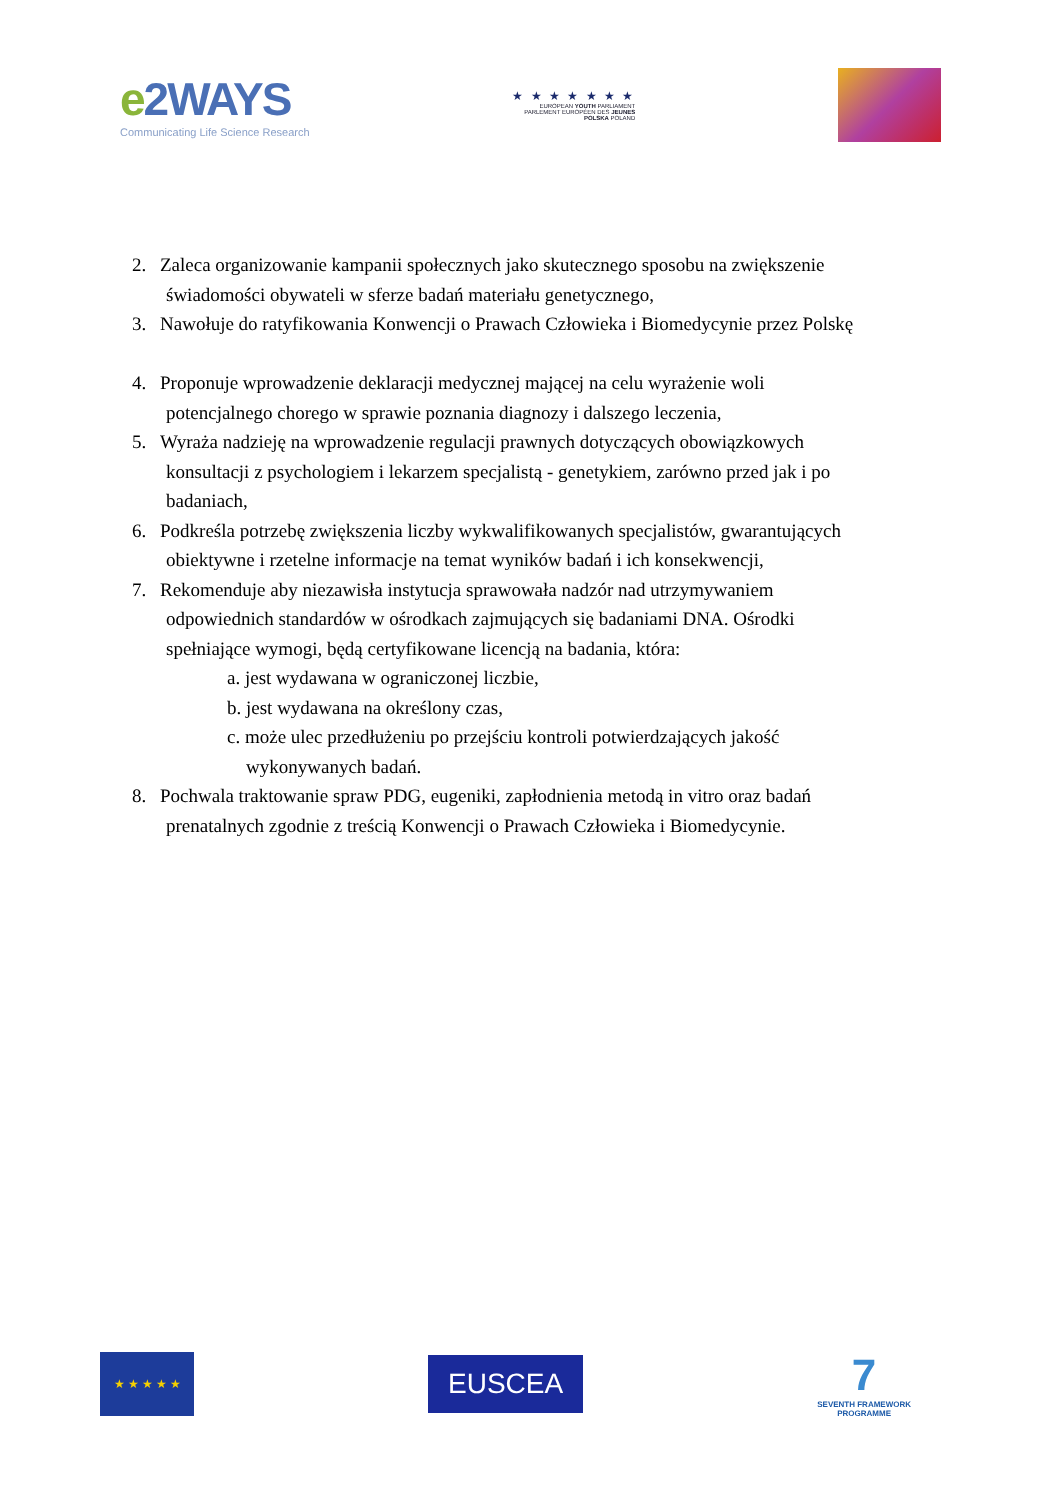e2WAYS
Communicating Life Science Research
★ ★ ★ ★ ★ ★ ★
EUROPEAN YOUTH PARLIAMENT
PARLEMENT EUROPÉEN DES JEUNES
POLSKA POLAND
2. Zaleca organizowanie kampanii społecznych jako skutecznego sposobu na zwiększenie
świadomości obywateli w sferze badań materiału genetycznego,
3. Nawołuje do ratyfikowania Konwencji o Prawach Człowieka i Biomedycynie przez Polskę
4. Proponuje wprowadzenie deklaracji medycznej mającej na celu wyrażenie woli
potencjalnego chorego w sprawie poznania diagnozy i dalszego leczenia,
5. Wyraża nadzieję na wprowadzenie regulacji prawnych dotyczących obowiązkowych
konsultacji z psychologiem i lekarzem specjalistą - genetykiem, zarówno przed jak i po
badaniach,
6. Podkreśla potrzebę zwiększenia liczby wykwalifikowanych specjalistów, gwarantujących
obiektywne i rzetelne informacje na temat wyników badań i ich konsekwencji,
7. Rekomenduje aby niezawisła instytucja sprawowała nadzór nad utrzymywaniem
odpowiednich standardów w ośrodkach zajmujących się badaniami DNA. Ośrodki
spełniające wymogi, będą certyfikowane licencją na badania, która:
a. jest wydawana w ograniczonej liczbie,
b. jest wydawana na określony czas,
c. może ulec przedłużeniu po przejściu kontroli potwierdzających jakość
wykonywanych badań.
8. Pochwala traktowanie spraw PDG, eugeniki, zapłodnienia metodą in vitro oraz badań
prenatalnych zgodnie z treścią Konwencji o Prawach Człowieka i Biomedycynie.
★ ★ ★ ★ ★
EUSCEA
7
SEVENTH FRAMEWORK
PROGRAMME